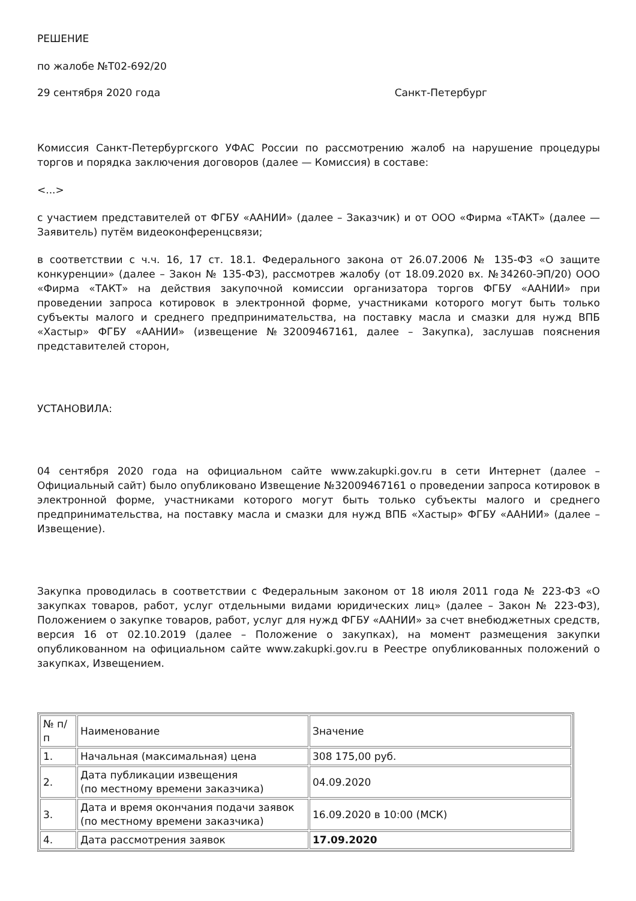РЕШЕНИЕ
по жалобе №Т02-692/20
29 сентября 2020 года Санкт-Петербург
Комиссия Санкт-Петербургского УФАС России по рассмотрению жалоб на нарушение процедуры торгов и порядка заключения договоров (далее — Комиссия) в составе:
<...>
с участием представителей от ФГБУ «ААНИИ» (далее – Заказчик) и от ООО «Фирма «ТАКТ» (далее — Заявитель) путём видеоконференцсвязи;
в соответствии с ч.ч. 16, 17 ст. 18.1. Федерального закона от 26.07.2006 № 135-ФЗ «О защите конкуренции» (далее – Закон № 135-ФЗ), рассмотрев жалобу (от 18.09.2020 вх. №34260-ЭП/20) ООО «Фирма «ТАКТ» на действия закупочной комиссии организатора торгов ФГБУ «ААНИИ» при проведении запроса котировок в электронной форме, участниками которого могут быть только субъекты малого и среднего предпринимательства, на поставку масла и смазки для нужд ВПБ «Хастыр» ФГБУ «ААНИИ» (извещение №32009467161, далее – Закупка), заслушав пояснения представителей сторон,
УСТАНОВИЛА:
04 сентября 2020 года на официальном сайте www.zakupki.gov.ru в сети Интернет (далее – Официальный сайт) было опубликовано Извещение №32009467161 о проведении запроса котировок в электронной форме, участниками которого могут быть только субъекты малого и среднего предпринимательства, на поставку масла и смазки для нужд ВПБ «Хастыр» ФГБУ «ААНИИ» (далее – Извещение).
Закупка проводилась в соответствии с Федеральным законом от 18 июля 2011 года № 223-ФЗ «О закупках товаров, работ, услуг отдельными видами юридических лиц» (далее – Закон № 223-ФЗ), Положением о закупке товаров, работ, услуг для нужд ФГБУ «ААНИИ» за счет внебюджетных средств, версия 16 от 02.10.2019 (далее – Положение о закупках), на момент размещения закупки опубликованном на официальном сайте www.zakupki.gov.ru в Реестре опубликованных положений о закупках, Извещением.
| № п/п | Наименование | Значение |
| 1. | Начальная (максимальная) цена | 308 175,00 руб. |
| 2. | Дата публикации извещения (по местному времени заказчика) | 04.09.2020 |
| 3. | Дата и время окончания подачи заявок (по местному времени заказчика) | 16.09.2020 в 10:00 (МСК) |
| 4. | Дата рассмотрения заявок | 17.09.2020 |